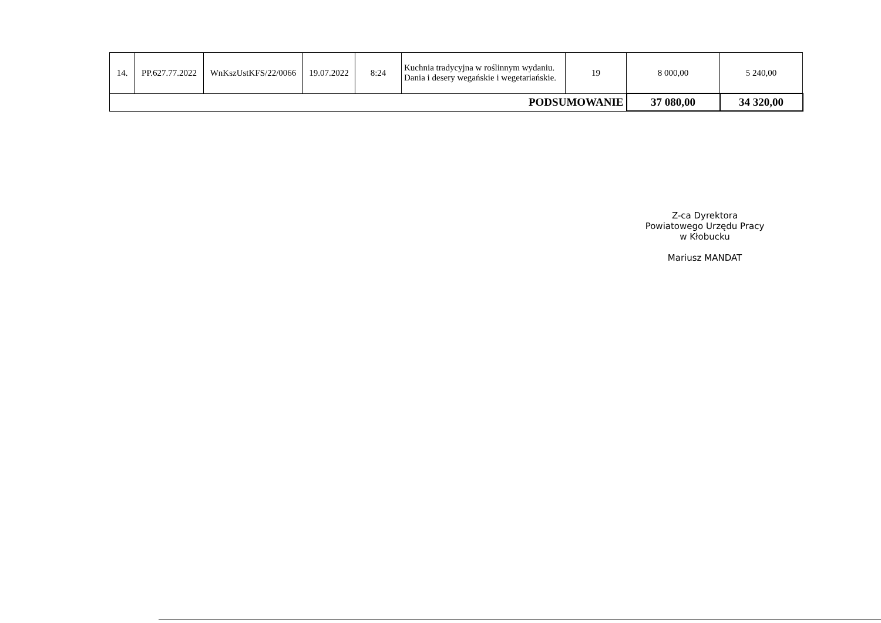| 14. | PP.627.77.2022 | WnKszUstKFS/22/0066 | 19.07.2022 | 8:24 | Kuchnia tradycyjna w roślinnym wydaniu. Dania i desery wegańskie i wegetariańskie. | 19 | 8 000,00 | 5 240,00 |
| PODSUMOWANIE | | | | | | | 37 080,00 | 34 320,00 |
Z-ca Dyrektora
Powiatowego Urzędu Pracy
w Kłobucku
Mariusz MANDAT